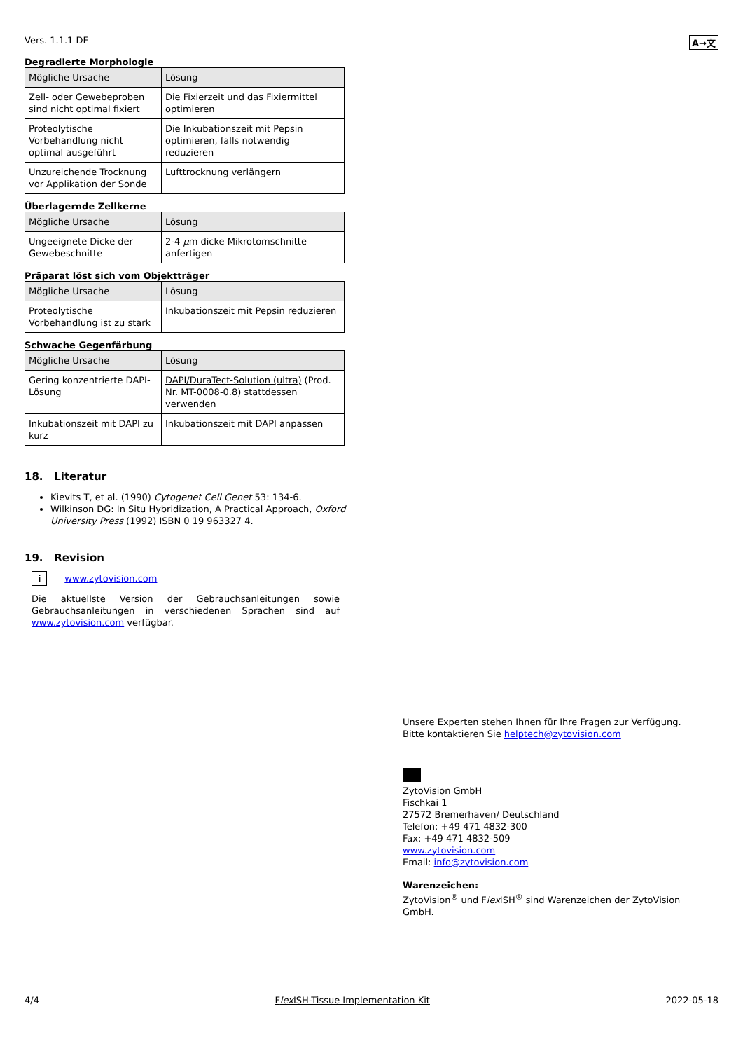Vers. 1.1.1 DE A→文
Degradierte Morphologie
| Mögliche Ursache | Lösung |
| --- | --- |
| Zell- oder Gewebeproben sind nicht optimal fixiert | Die Fixierzeit und das Fixiermittel optimieren |
| Proteolytische Vorbehandlung nicht optimal ausgeführt | Die Inkubationszeit mit Pepsin optimieren, falls notwendig reduzieren |
| Unzureichende Trocknung vor Applikation der Sonde | Lufttrocknung verlängern |
Überlagernde Zellkerne
| Mögliche Ursache | Lösung |
| --- | --- |
| Ungeeignete Dicke der Gewebeschnitte | 2-4 µ m dicke Mikrotomschnitte anfertigen |
Präparat löst sich vom Objektträger
| Mögliche Ursache | Lösung |
| --- | --- |
| Proteolytische Vorbehandlung ist zu stark | Inkubationszeit mit Pepsin reduzieren |
Schwache Gegenfärbung
| Mögliche Ursache | Lösung |
| --- | --- |
| Gering konzentrierte DAPI-Lösung | DAPI/DuraTect-Solution (ultra) (Prod. Nr. MT-0008-0.8) stattdessen verwenden |
| Inkubationszeit mit DAPI zu kurz | Inkubationszeit mit DAPI anpassen |
18. Literatur
Kievits T, et al. (1990) Cytogenet Cell Genet 53: 134-6.
Wilkinson DG: In Situ Hybridization, A Practical Approach, Oxford University Press (1992) ISBN 0 19 963327 4.
19. Revision
i www.zytovision.com
Die aktuellste Version der Gebrauchsanleitungen sowie Gebrauchsanleitungen in verschiedenen Sprachen sind auf www.zytovision.com verfügbar.
Unsere Experten stehen Ihnen für Ihre Fragen zur Verfügung.
Bitte kontaktieren Sie helptech@zytovision.com
ZytoVision GmbH
Fischkai 1
27572 Bremerhaven/ Deutschland
Telefon: +49 471 4832-300
Fax: +49 471 4832-509
www.zytovision.com
Email: info@zytovision.com
Warenzeichen:
ZytoVision<sup>®</sup> und Flex ISH<sup>®</sup> sind Warenzeichen der ZytoVision GmbH.
4/4 Flex ISH-Tissue Implementation Kit 2022-05-18